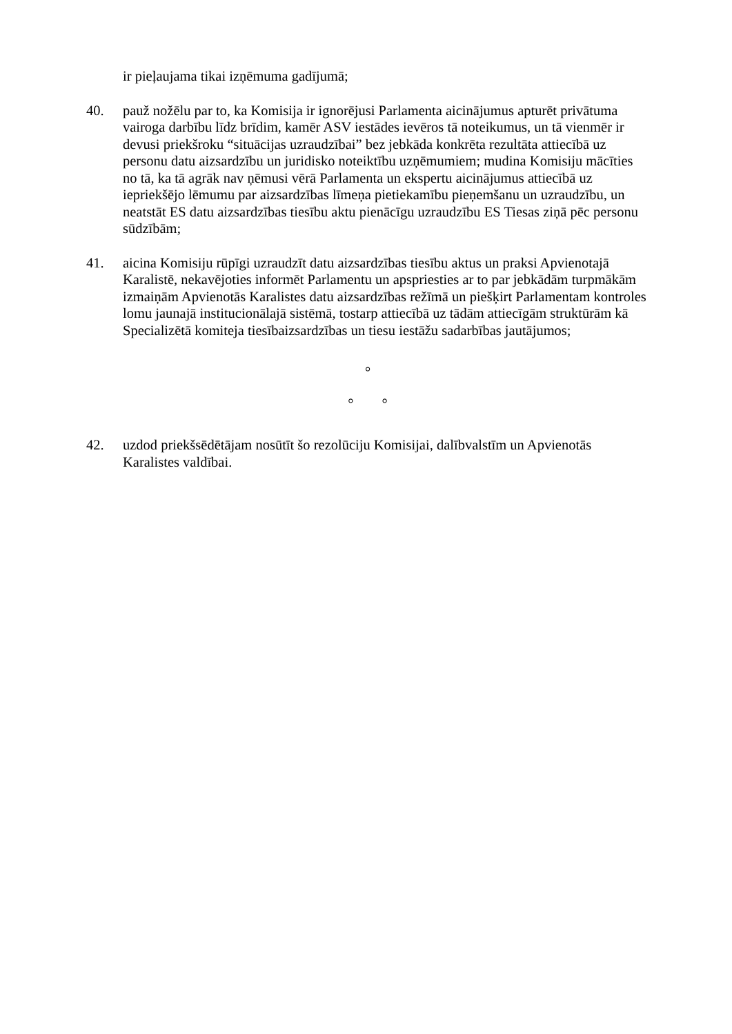ir pieļaujama tikai izņēmuma gadījumā;
40. pauž nožēlu par to, ka Komisija ir ignorējusi Parlamenta aicinājumus apturēt privātuma vairoga darbību līdz brīdim, kamēr ASV iestādes ievēros tā noteikumus, un tā vienmēr ir devusi priekšroku “situācijas uzraudzībai” bez jebkāda konkrēta rezultāta attiecībā uz personu datu aizsardzību un juridisko noteiktību uzņēmumiem; mudina Komisiju mācīties no tā, ka tā agrāk nav ņēmusi vērā Parlamenta un ekspertu aicinājumus attiecībā uz iepriekšējo lēmumu par aizsardzības līmeņa pietiekamību pieņemšanu un uzraudzību, un neatstāt ES datu aizsardzības tiesību aktu pienācīgu uzraudzību ES Tiesas ziņā pēc personu sūdzībām;
41. aicina Komisiju rūpīgi uzraudzīt datu aizsardzības tiesību aktus un praksi Apvienotajā Karalistē, nekavējoties informēt Parlamentu un apspriesties ar to par jebkādām turpmākām izmaiņām Apvienotās Karalistes datu aizsardzības režīmā un piešķirt Parlamentam kontroles lomu jaunajā institucionālajā sistēmā, tostarp attiecībā uz tādām attiecīgām struktūrām kā Specializētā komiteja tiesībaizsardzības un tiesu iestāžu sadarbības jautājumos;
°
° °
42. uzdod priekšsēdētājam nosūtīt šo rezolūciju Komisijai, dalībvalstīm un Apvienotās Karalistes valdībai.